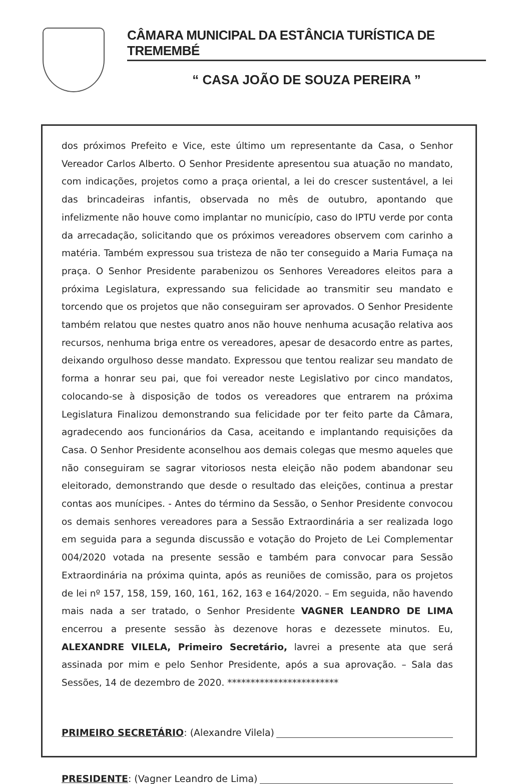CÂMARA MUNICIPAL DA ESTÂNCIA TURÍSTICA DE TREMEMBÉ
“ CASA JOÃO DE SOUZA PEREIRA ”
dos próximos Prefeito e Vice, este último um representante da Casa, o Senhor Vereador Carlos Alberto. O Senhor Presidente apresentou sua atuação no mandato, com indicações, projetos como a praça oriental, a lei do crescer sustentável, a lei das brincadeiras infantis, observada no mês de outubro, apontando que infelizmente não houve como implantar no município, caso do IPTU verde por conta da arrecadação, solicitando que os próximos vereadores observem com carinho a matéria. Também expressou sua tristeza de não ter conseguido a Maria Fumaça na praça. O Senhor Presidente parabenizou os Senhores Vereadores eleitos para a próxima Legislatura, expressando sua felicidade ao transmitir seu mandato e torcendo que os projetos que não conseguiram ser aprovados. O Senhor Presidente também relatou que nestes quatro anos não houve nenhuma acusação relativa aos recursos, nenhuma briga entre os vereadores, apesar de desacordo entre as partes, deixando orgulhoso desse mandato. Expressou que tentou realizar seu mandato de forma a honrar seu pai, que foi vereador neste Legislativo por cinco mandatos, colocando-se à disposição de todos os vereadores que entrarem na próxima Legislatura Finalizou demonstrando sua felicidade por ter feito parte da Câmara, agradecendo aos funcionários da Casa, aceitando e implantando requisições da Casa. O Senhor Presidente aconselhou aos demais colegas que mesmo aqueles que não conseguiram se sagrar vitoriosos nesta eleição não podem abandonar seu eleitorado, demonstrando que desde o resultado das eleições, continua a prestar contas aos munícipes. - Antes do término da Sessão, o Senhor Presidente convocou os demais senhores vereadores para a Sessão Extraordinária a ser realizada logo em seguida para a segunda discussão e votação do Projeto de Lei Complementar 004/2020 votada na presente sessão e também para convocar para Sessão Extraordinária na próxima quinta, após as reuniões de comissão, para os projetos de lei nº 157, 158, 159, 160, 161, 162, 163 e 164/2020. – Em seguida, não havendo mais nada a ser tratado, o Senhor Presidente VAGNER LEANDRO DE LIMA encerrou a presente sessão às dezenove horas e dezessete minutos. Eu, ALEXANDRE VILELA, Primeiro Secretário, lavrei a presente ata que será assinada por mim e pelo Senhor Presidente, após a sua aprovação. – Sala das Sessões, 14 de dezembro de 2020. ************************
PRIMEIRO SECRETÁRIO: (Alexandre Vilela)
PRESIDENTE: (Vagner Leandro de Lima)